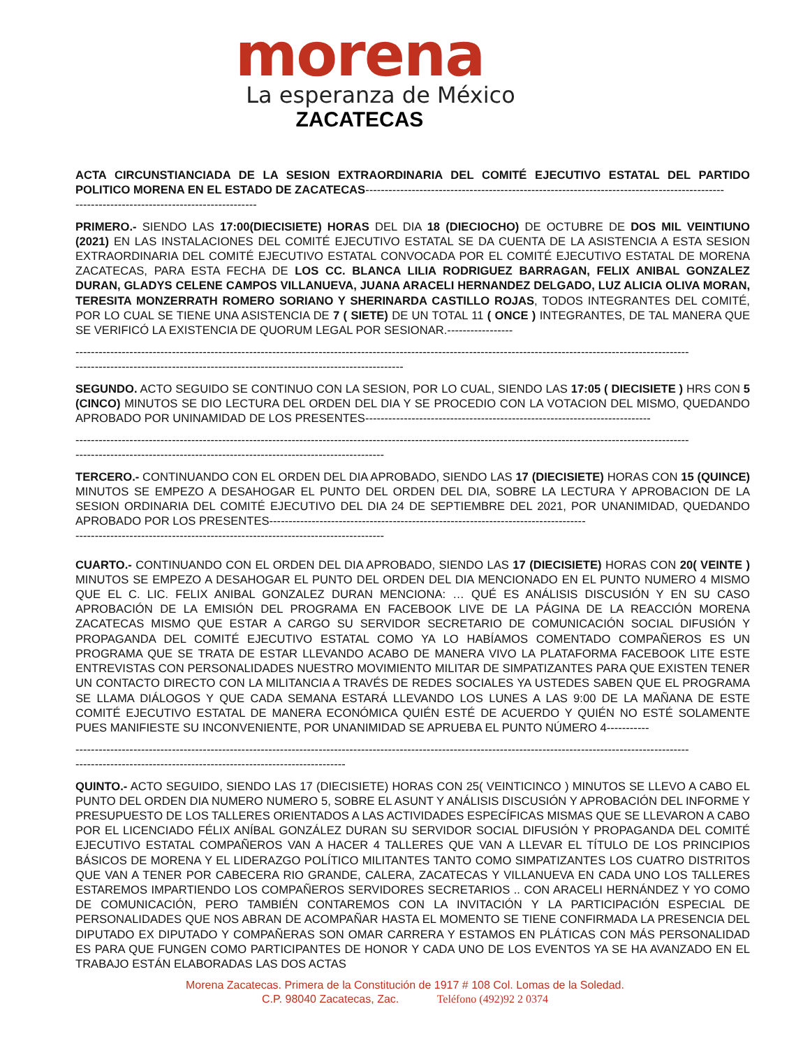morena
La esperanza de México
ZACATECAS
ACTA CIRCUNSTIANCIADA DE LA SESION EXTRAORDINARIA DEL COMITÉ EJECUTIVO ESTATAL DEL PARTIDO POLITICO MORENA EN EL ESTADO DE ZACATECAS---------------------------------------------------------------------------------------------
-----------------------------------------------
PRIMERO.- SIENDO LAS 17:00(DIECISIETE) HORAS DEL DIA 18 (DIECIOCHO) DE OCTUBRE DE DOS MIL VEINTIUNO (2021) EN LAS INSTALACIONES DEL COMITÉ EJECUTIVO ESTATAL SE DA CUENTA DE LA ASISTENCIA A ESTA SESION EXTRAORDINARIA DEL COMITÉ EJECUTIVO ESTATAL CONVOCADA POR EL COMITÉ EJECUTIVO ESTATAL DE MORENA ZACATECAS, PARA ESTA FECHA DE LOS CC. BLANCA LILIA RODRIGUEZ BARRAGAN, FELIX ANIBAL GONZALEZ DURAN, GLADYS CELENE CAMPOS VILLANUEVA, JUANA ARACELI HERNANDEZ DELGADO, LUZ ALICIA OLIVA MORAN, TERESITA MONZERRATH ROMERO SORIANO Y SHERINARDA CASTILLO ROJAS, TODOS INTEGRANTES DEL COMITÉ, POR LO CUAL SE TIENE UNA ASISTENCIA DE 7 ( SIETE) DE UN TOTAL 11 ( ONCE ) INTEGRANTES, DE TAL MANERA QUE SE VERIFICÓ LA EXISTENCIA DE QUORUM LEGAL POR SESIONAR.-----------------
---------------------------------------------------------------------------------------------------------------------------------------------------------------
-------------------------------------------------------------------------------------
SEGUNDO. ACTO SEGUIDO SE CONTINUO CON LA SESION, POR LO CUAL, SIENDO LAS 17:05 ( DIECISIETE ) HRS CON 5 (CINCO) MINUTOS SE DIO LECTURA DEL ORDEN DEL DIA Y SE PROCEDIO CON LA VOTACION DEL MISMO, QUEDANDO APROBADO POR UNINAMIDAD DE LOS PRESENTES--------------------------------------------------------------------------
---------------------------------------------------------------------------------------------------------------------------------------------------------------
--------------------------------------------------------------------------------
TERCERO.- CONTINUANDO CON EL ORDEN DEL DIA APROBADO, SIENDO LAS 17 (DIECISIETE) HORAS CON 15 (QUINCE) MINUTOS SE EMPEZO A DESAHOGAR EL PUNTO DEL ORDEN DEL DIA, SOBRE LA LECTURA Y APROBACION DE LA SESION ORDINARIA DEL COMITÉ EJECUTIVO DEL DIA 24 DE SEPTIEMBRE DEL 2021, POR UNANIMIDAD, QUEDANDO APROBADO POR LOS PRESENTES----------------------------------------------------------------------------------
--------------------------------------------------------------------------------
CUARTO.- CONTINUANDO CON EL ORDEN DEL DIA APROBADO, SIENDO LAS 17 (DIECISIETE) HORAS CON 20( VEINTE ) MINUTOS SE EMPEZO A DESAHOGAR EL PUNTO DEL ORDEN DEL DIA MENCIONADO EN EL PUNTO NUMERO 4 MISMO QUE EL C. LIC. FELIX ANIBAL GONZALEZ DURAN MENCIONA: … QUÉ ES ANÁLISIS DISCUSIÓN Y EN SU CASO APROBACIÓN DE LA EMISIÓN DEL PROGRAMA EN FACEBOOK LIVE DE LA PÁGINA DE LA REACCIÓN MORENA ZACATECAS MISMO QUE ESTAR A CARGO SU SERVIDOR SECRETARIO DE COMUNICACIÓN SOCIAL DIFUSIÓN Y PROPAGANDA DEL COMITÉ EJECUTIVO ESTATAL COMO YA LO HABÍAMOS COMENTADO COMPAÑEROS ES UN PROGRAMA QUE SE TRATA DE ESTAR LLEVANDO ACABO DE MANERA VIVO LA PLATAFORMA FACEBOOK LITE ESTE ENTREVISTAS CON PERSONALIDADES NUESTRO MOVIMIENTO MILITAR DE SIMPATIZANTES PARA QUE EXISTEN TENER UN CONTACTO DIRECTO CON LA MILITANCIA A TRAVÉS DE REDES SOCIALES YA USTEDES SABEN QUE EL PROGRAMA SE LLAMA DIÁLOGOS Y QUE CADA SEMANA ESTARÁ LLEVANDO LOS LUNES A LAS 9:00 DE LA MAÑANA DE ESTE COMITÉ EJECUTIVO ESTATAL DE MANERA ECONÓMICA QUIÉN ESTÉ DE ACUERDO Y QUIÉN NO ESTÉ SOLAMENTE PUES MANIFIESTE SU INCONVENIENTE, POR UNANIMIDAD SE APRUEBA EL PUNTO NÚMERO 4-----------
---------------------------------------------------------------------------------------------------------------------------------------------------------------
----------------------------------------------------------------------
QUINTO.- ACTO SEGUIDO, SIENDO LAS 17 (DIECISIETE) HORAS CON 25( VEINTICINCO ) MINUTOS SE LLEVO A CABO EL PUNTO DEL ORDEN DIA NUMERO NUMERO 5, SOBRE EL ASUNT Y ANÁLISIS DISCUSIÓN Y APROBACIÓN DEL INFORME Y PRESUPUESTO DE LOS TALLERES ORIENTADOS A LAS ACTIVIDADES ESPECÍFICAS MISMAS QUE SE LLEVARON A CABO POR EL LICENCIADO FÉLIX ANÍBAL GONZÁLEZ DURAN SU SERVIDOR SOCIAL DIFUSIÓN Y PROPAGANDA DEL COMITÉ EJECUTIVO ESTATAL COMPAÑEROS VAN A HACER 4 TALLERES QUE VAN A LLEVAR EL TÍTULO DE LOS PRINCIPIOS BÁSICOS DE MORENA Y EL LIDERAZGO POLÍTICO MILITANTES TANTO COMO SIMPATIZANTES LOS CUATRO DISTRITOS QUE VAN A TENER POR CABECERA RIO GRANDE, CALERA, ZACATECAS Y VILLANUEVA EN CADA UNO LOS TALLERES ESTAREMOS IMPARTIENDO LOS COMPAÑEROS SERVIDORES SECRETARIOS .. CON ARACELI HERNÁNDEZ Y YO COMO DE COMUNICACIÓN, PERO TAMBIÉN CONTAREMOS CON LA INVITACIÓN Y LA PARTICIPACIÓN ESPECIAL DE PERSONALIDADES QUE NOS ABRAN DE ACOMPAÑAR HASTA EL MOMENTO SE TIENE CONFIRMADA LA PRESENCIA DEL DIPUTADO EX DIPUTADO Y COMPAÑERAS SON OMAR CARRERA Y ESTAMOS EN PLÁTICAS CON MÁS PERSONALIDAD ES PARA QUE FUNGEN COMO PARTICIPANTES DE HONOR Y CADA UNO DE LOS EVENTOS YA SE HA AVANZADO EN EL TRABAJO ESTÁN ELABORADAS LAS DOS ACTAS
Morena Zacatecas. Primera de la Constitución de 1917 # 108 Col. Lomas de la Soledad.
C.P. 98040 Zacatecas, Zac. Teléfono (492)92 2 0374